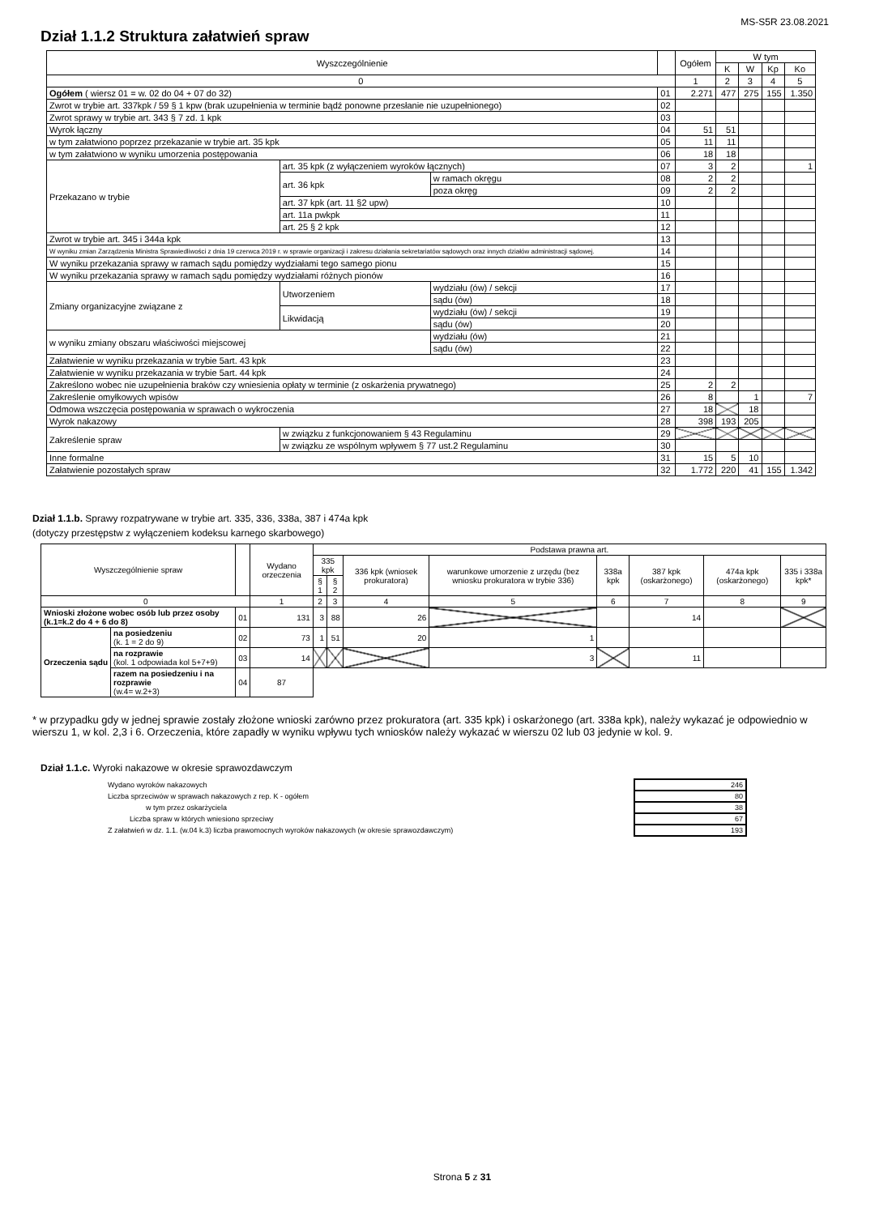MS-S5R 23.08.2021
Dział 1.1.2 Struktura załatwień spraw
| Wyszczególnienie | | | | Ogółem | W tym | | | |
| --- | --- | --- | --- | --- | --- | --- | --- | --- |
| | | | | | K | W | Kp | Ko |
| 0 | | | | 1 | 2 | 3 | 4 | 5 |
| Ogółem ( wiersz 01 = w. 02 do 04 + 07 do 32) | | | 01 | 2.271 | 477 | 275 | 155 | 1.350 |
| Zwrot w trybie art. 337kpk / 59 § 1 kpw (brak uzupełnienia w terminie bądź ponowne przesłanie nie uzupełnionego) | | | 02 | | | | | |
| Zwrot sprawy w trybie art. 343 § 7 zd. 1 kpk | | | 03 | | | | | |
| Wyrok łączny | | | 04 | 51 | 51 | | | |
| w tym załatwiono poprzez przekazanie w trybie art. 35 kpk | | | 05 | 11 | 11 | | | |
| w tym załatwiono w wyniku umorzenia postępowania | | | 06 | 18 | 18 | | | |
| Przekazano w trybie | art. 35 kpk (z wyłączeniem wyroków łącznych) | | 07 | 3 | 2 | | | 1 |
| | art. 36 kpk | w ramach okręgu | 08 | 2 | 2 | | | |
| | | poza okręg | 09 | 2 | 2 | | | |
| | art. 37 kpk (art. 11 §2 upw) | | 10 | | | | | |
| | art. 11a pwkpk | | 11 | | | | | |
| | art. 25 § 2 kpk | | 12 | | | | | |
| Zwrot w trybie art. 345 i 344a kpk | | | 13 | | | | | |
| W wyniku zmian Zarządzenia Ministra Sprawiedliwości z dnia 19 czerwca 2019 r. w sprawie organizacji i zakresu działania sekretariatów sądowych oraz innych działów administracji sądowej. | | | 14 | | | | | |
| W wyniku przekazania sprawy w ramach sądu pomiędzy wydziałami tego samego pionu | | | 15 | | | | | |
| W wyniku przekazania sprawy w ramach sądu pomiędzy wydziałami różnych pionów | | | 16 | | | | | |
| Zmiany organizacyjne związane z | Utworzeniem | wydziału (ów) / sekcji | 17 | | | | | |
| | | sądu (ów) | 18 | | | | | |
| | Likwidacją | wydziału (ów) / sekcji | 19 | | | | | |
| | | sądu (ów) | 20 | | | | | |
| w wyniku zmiany obszaru właściwości miejscowej | | wydziału (ów) | 21 | | | | | |
| | | sądu (ów) | 22 | | | | | |
| Załatwienie w wyniku przekazania w trybie 5art. 43 kpk | | | 23 | | | | | |
| Załatwienie w wyniku przekazania w trybie 5art. 44 kpk | | | 24 | | | | | |
| Zakreślono wobec nie uzupełnienia braków czy wniesienia opłaty w terminie (z oskarżenia prywatnego) | | | 25 | 2 | 2 | | | |
| Zakreślenie omyłkowych wpisów | | | 26 | 8 | | 1 | | 7 |
| Odmowa wszczęcia postępowania w sprawach o wykroczenia | | | 27 | 18 | | 18 | | |
| Wyrok nakazowy | | | 28 | 398 | 193 | 205 | | |
| Zakreślenie spraw | w związku z funkcjonowaniem § 43 Regulaminu | | 29 | | | | | |
| | w związku ze wspólnym wpływem § 77 ust.2 Regulaminu | | 30 | | | | | |
| Inne formalne | | | 31 | 15 | 5 | 10 | | |
| Załatwienie pozostałych spraw | | | 32 | 1.772 | 220 | 41 | 155 | 1.342 |
Dział 1.1.b. Sprawy rozpatrywane w trybie art. 335, 336, 338a, 387 i 474a kpk
(dotyczy przestępstw z wyłączeniem kodeksu karnego skarbowego)
| Wyszczególnienie spraw | | | Wydano orzeczenia | Podstawa prawna art. | | | | | | | |
| --- | --- | --- | --- | --- | --- | --- | --- | --- | --- | --- | --- |
| | | | | 335 kpk | | 336 kpk (wniosek prokuratora) | warunkowe umorzenie z urzędu (bez wniosku prokuratora w trybie 336) | 338a kpk | 387 kpk (oskarżonego) | 474a kpk (oskarżonego) | 335 i 338a kpk* |
| | | | | § 1 | § 2 | | | | | | |
| 0 | | | 1 | 2 | 3 | 4 | 5 | 6 | 7 | 8 | 9 |
| Wnioski złożone wobec osób lub przez osoby (k.1=k.2 do 4 + 6 do 8) | | 01 | 131 | 3 | 88 | 26 | | | 14 | | |
| Orzeczenia sądu | na posiedzeniu (k. 1 = 2 do 9) | 02 | 73 | 1 | 51 | 20 | 1 | | | | |
| | na rozprawie (kol. 1 odpowiada kol 5+7+9) | 03 | 14 | | | | 3 | | 11 | | |
| | razem na posiedzeniu i na rozprawie (w.4= w.2+3) | 04 | 87 | | | | | | | | |
* w przypadku gdy w jednej sprawie zostały złożone wnioski zarówno przez prokuratora (art. 335 kpk) i oskarżonego (art. 338a kpk), należy wykazać je odpowiednio w wierszu 1, w kol. 2,3 i 6. Orzeczenia, które zapadły w wyniku wpływu tych wniosków należy wykazać w wierszu 02 lub 03 jedynie w kol. 9.
Dział 1.1.c. Wyroki nakazowe w okresie sprawozdawczym
| Wydano wyroków nakazowych | | 246 |
| Liczba sprzeciwów w sprawach nakazowych z rep. K - ogółem | | 80 |
| w tym przez oskarżyciela | | 38 |
| Liczba spraw w których wniesiono sprzeciwy | | 67 |
| Z załatwień w dz. 1.1. (w.04 k.3) liczba prawomocnych wyroków nakazowych (w okresie sprawozdawczym) | | 193 |
Strona 5 z 31